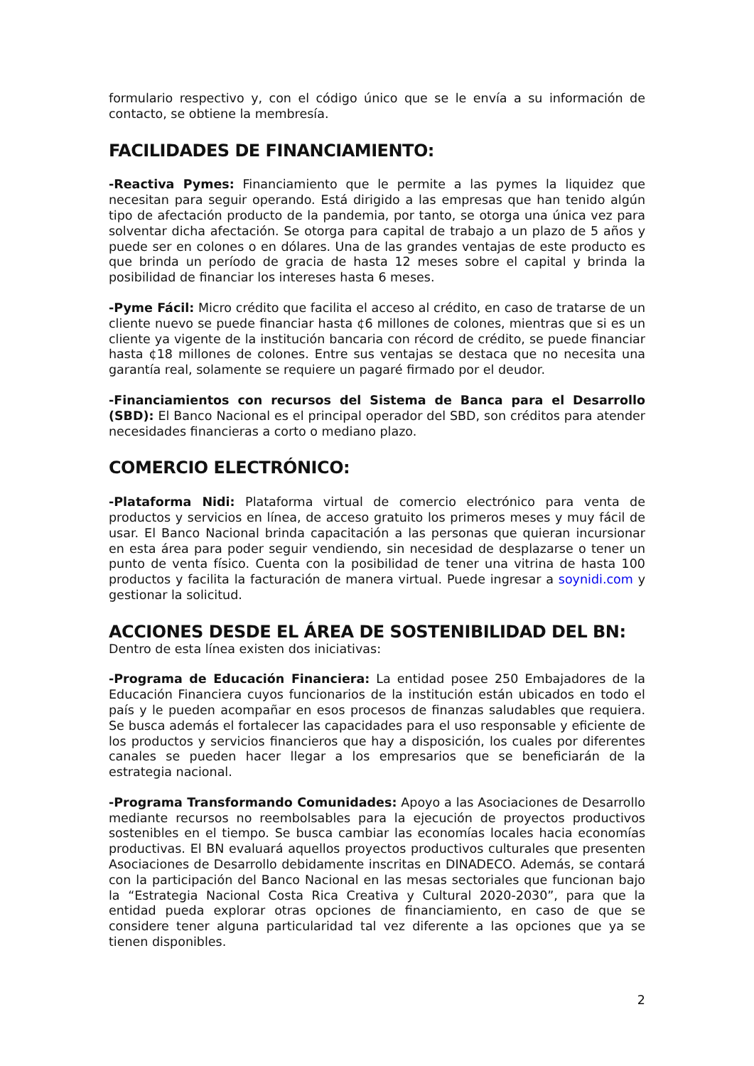formulario respectivo y, con el código único que se le envía a su información de contacto, se obtiene la membresía.
FACILIDADES DE FINANCIAMIENTO:
-Reactiva Pymes: Financiamiento que le permite a las pymes la liquidez que necesitan para seguir operando. Está dirigido a las empresas que han tenido algún tipo de afectación producto de la pandemia, por tanto, se otorga una única vez para solventar dicha afectación. Se otorga para capital de trabajo a un plazo de 5 años y puede ser en colones o en dólares. Una de las grandes ventajas de este producto es que brinda un período de gracia de hasta 12 meses sobre el capital y brinda la posibilidad de financiar los intereses hasta 6 meses.
-Pyme Fácil: Micro crédito que facilita el acceso al crédito, en caso de tratarse de un cliente nuevo se puede financiar hasta ¢6 millones de colones, mientras que si es un cliente ya vigente de la institución bancaria con récord de crédito, se puede financiar hasta ¢18 millones de colones. Entre sus ventajas se destaca que no necesita una garantía real, solamente se requiere un pagaré firmado por el deudor.
-Financiamientos con recursos del Sistema de Banca para el Desarrollo (SBD): El Banco Nacional es el principal operador del SBD, son créditos para atender necesidades financieras a corto o mediano plazo.
COMERCIO ELECTRÓNICO:
-Plataforma Nidi: Plataforma virtual de comercio electrónico para venta de productos y servicios en línea, de acceso gratuito los primeros meses y muy fácil de usar. El Banco Nacional brinda capacitación a las personas que quieran incursionar en esta área para poder seguir vendiendo, sin necesidad de desplazarse o tener un punto de venta físico. Cuenta con la posibilidad de tener una vitrina de hasta 100 productos y facilita la facturación de manera virtual. Puede ingresar a soynidi.com y gestionar la solicitud.
ACCIONES DESDE EL ÁREA DE SOSTENIBILIDAD DEL BN:
Dentro de esta línea existen dos iniciativas:
-Programa de Educación Financiera: La entidad posee 250 Embajadores de la Educación Financiera cuyos funcionarios de la institución están ubicados en todo el país y le pueden acompañar en esos procesos de finanzas saludables que requiera. Se busca además el fortalecer las capacidades para el uso responsable y eficiente de los productos y servicios financieros que hay a disposición, los cuales por diferentes canales se pueden hacer llegar a los empresarios que se beneficiarán de la estrategia nacional.
-Programa Transformando Comunidades: Apoyo a las Asociaciones de Desarrollo mediante recursos no reembolsables para la ejecución de proyectos productivos sostenibles en el tiempo. Se busca cambiar las economías locales hacia economías productivas. El BN evaluará aquellos proyectos productivos culturales que presenten Asociaciones de Desarrollo debidamente inscritas en DINADECO. Además, se contará con la participación del Banco Nacional en las mesas sectoriales que funcionan bajo la “Estrategia Nacional Costa Rica Creativa y Cultural 2020-2030”, para que la entidad pueda explorar otras opciones de financiamiento, en caso de que se considere tener alguna particularidad tal vez diferente a las opciones que ya se tienen disponibles.
2